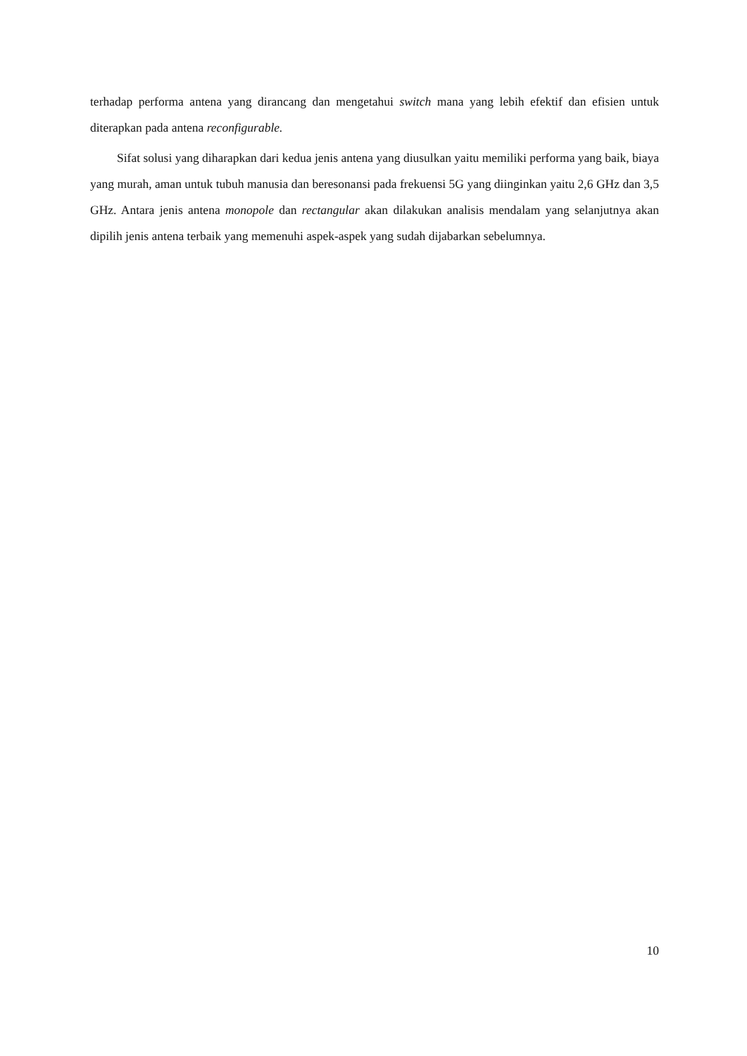terhadap performa antena yang dirancang dan mengetahui switch mana yang lebih efektif dan efisien untuk diterapkan pada antena reconfigurable.
Sifat solusi yang diharapkan dari kedua jenis antena yang diusulkan yaitu memiliki performa yang baik, biaya yang murah, aman untuk tubuh manusia dan beresonansi pada frekuensi 5G yang diinginkan yaitu 2,6 GHz dan 3,5 GHz. Antara jenis antena monopole dan rectangular akan dilakukan analisis mendalam yang selanjutnya akan dipilih jenis antena terbaik yang memenuhi aspek-aspek yang sudah dijabarkan sebelumnya.
10